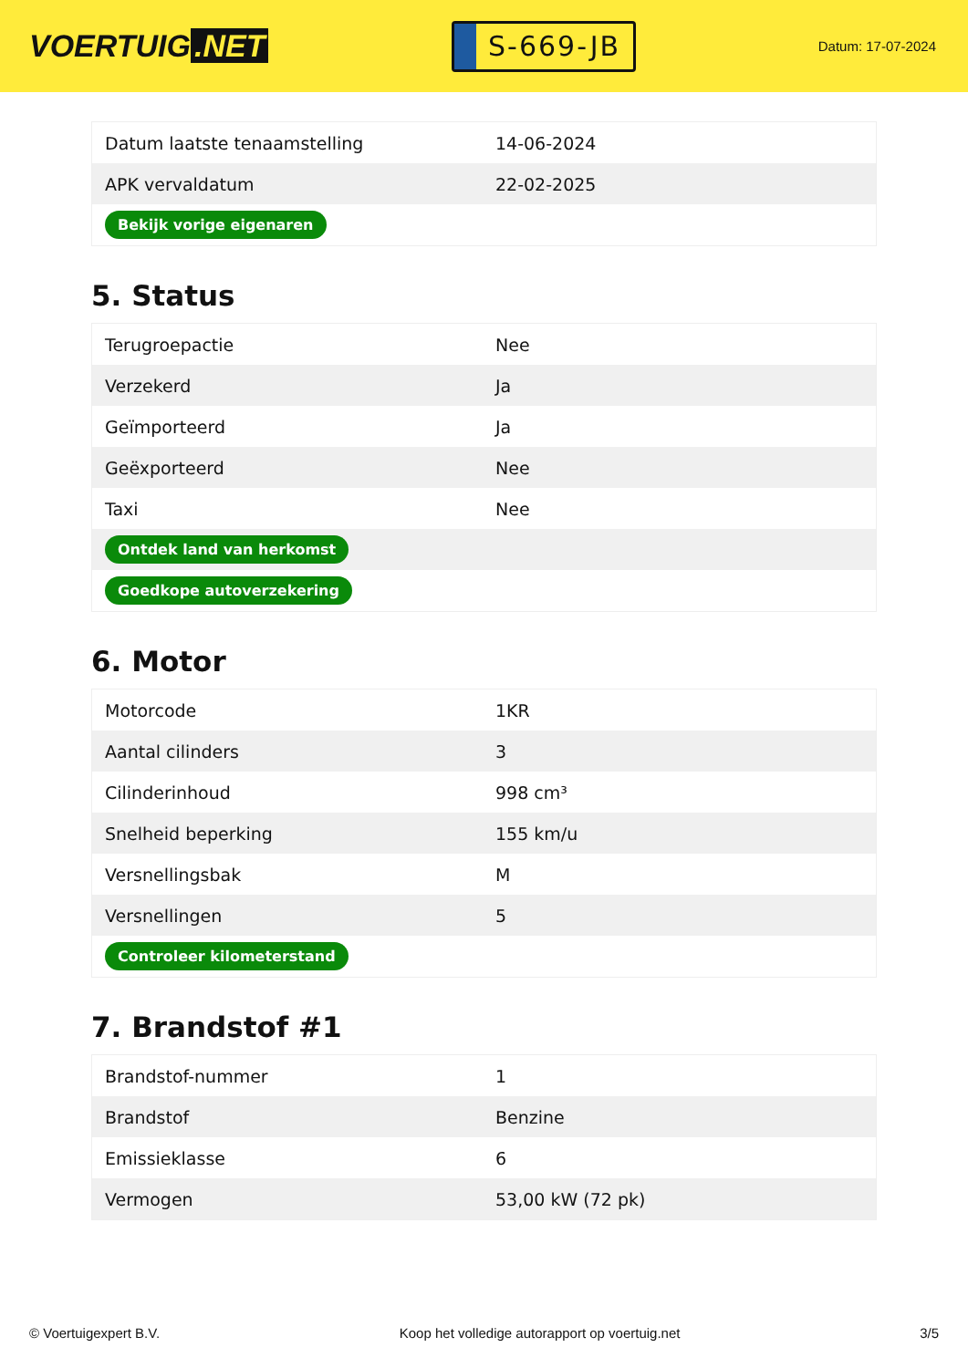VOERTUIG.NET
S-669-JB
Datum: 17-07-2024
| Datum laatste tenaamstelling | 14-06-2024 |
| APK vervaldatum | 22-02-2025 |
| Bekijk vorige eigenaren | |
5. Status
| Terugroepactie | Nee |
| Verzekerd | Ja |
| Geïmporteerd | Ja |
| Geëxporteerd | Nee |
| Taxi | Nee |
| Ontdek land van herkomst | |
| Goedkope autoverzekering | |
6. Motor
| Motorcode | 1KR |
| Aantal cilinders | 3 |
| Cilinderinhoud | 998 cm³ |
| Snelheid beperking | 155 km/u |
| Versnellingsbak | M |
| Versnellingen | 5 |
| Controleer kilometerstand | |
7. Brandstof #1
| Brandstof-nummer | 1 |
| Brandstof | Benzine |
| Emissieklasse | 6 |
| Vermogen | 53,00 kW (72 pk) |
© Voertuigexpert B.V. Koop het volledige autorapport op voertuig.net 3/5